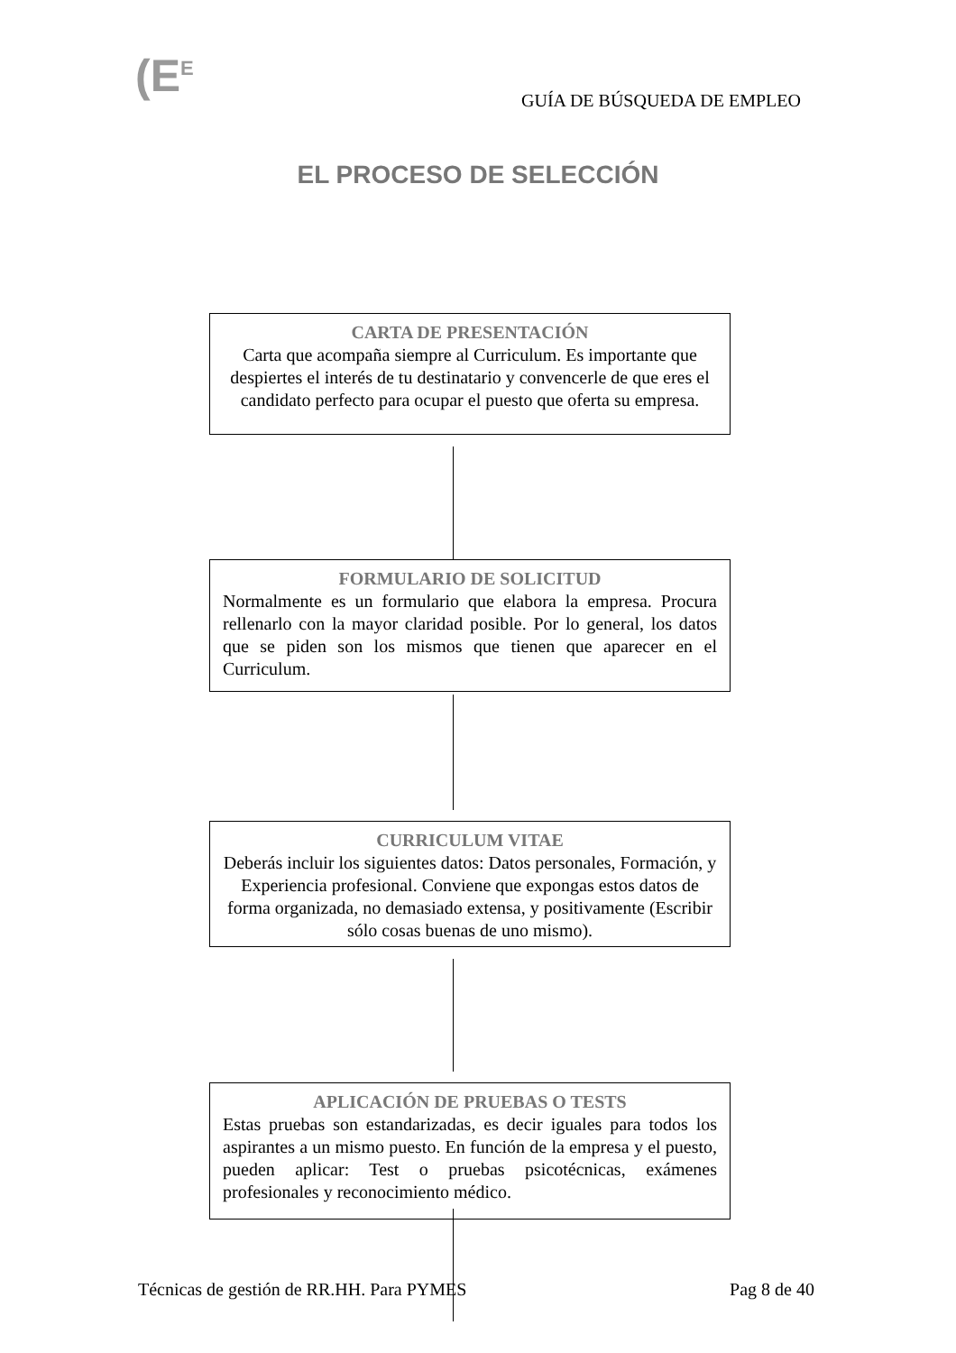(E<sup>E</sup>
GUÍA DE BÚSQUEDA DE EMPLEO
EL PROCESO DE SELECCIÓN
CARTA DE PRESENTACIÓN
Carta que acompaña siempre al Curriculum. Es importante que despiertes el interés de tu destinatario y convencerle de que eres el candidato perfecto para ocupar el puesto que oferta su empresa.
FORMULARIO DE SOLICITUD
Normalmente es un formulario que elabora la empresa. Procura rellenarlo con la mayor claridad posible. Por lo general, los datos que se piden son los mismos que tienen que aparecer en el Curriculum.
CURRICULUM VITAE
Deberás incluir los siguientes datos: Datos personales, Formación, y Experiencia profesional. Conviene que expongas estos datos de forma organizada, no demasiado extensa, y positivamente (Escribir sólo cosas buenas de uno mismo).
APLICACIÓN DE PRUEBAS O TESTS
Estas pruebas son estandarizadas, es decir iguales para todos los aspirantes a un mismo puesto. En función de la empresa y el puesto, pueden aplicar: Test o pruebas psicotécnicas, exámenes profesionales y reconocimiento médico.
Técnicas de gestión de RR.HH. Para PYMES Pag 8 de 40